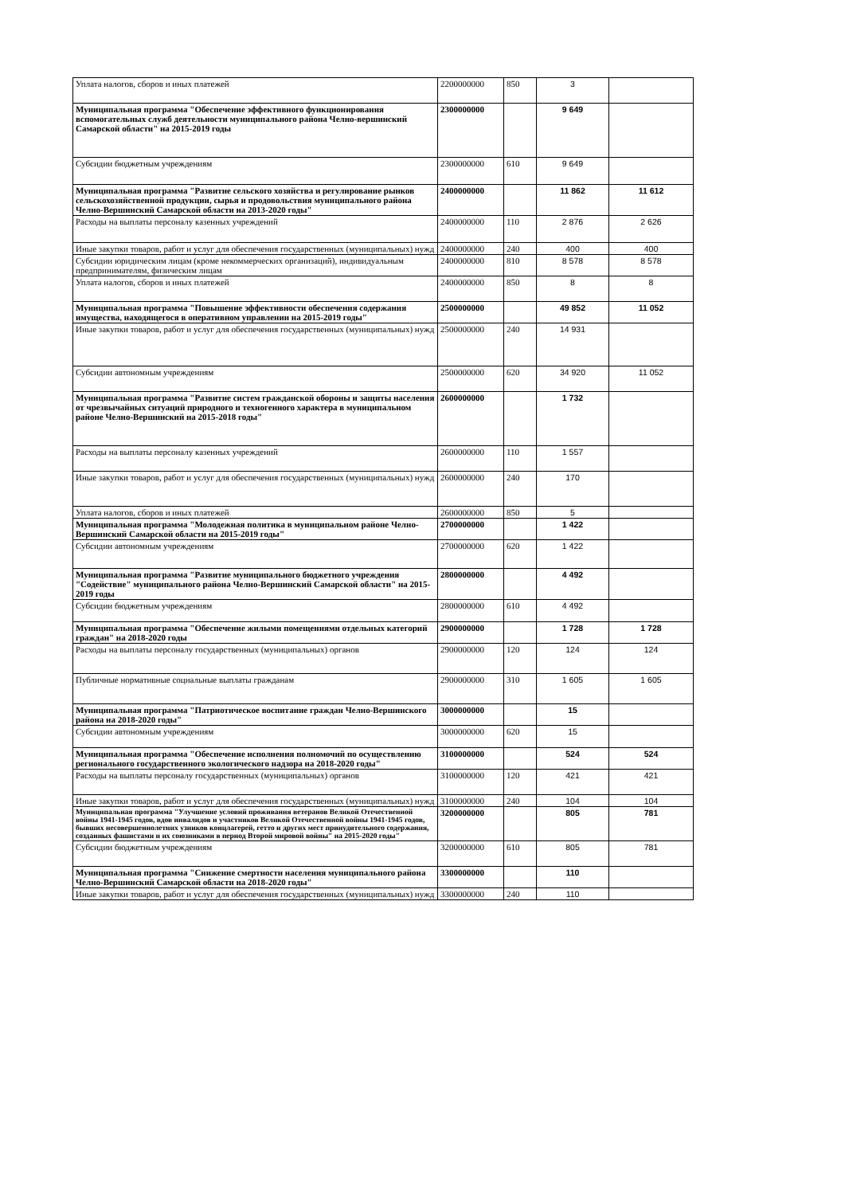| Уплата налогов, сборов и иных платежей | 2200000000 | 850 | 3 | |
| Муниципальная программа "Обеспечение эффективного функционирования вспомогательных служб деятельности муниципального района Челно-вершинский Самарской области" на 2015-2019 годы | 2300000000 | | 9 649 | |
| Субсидии бюджетным учреждениям | 2300000000 | 610 | 9 649 | |
| Муниципальная программа "Развитие сельского хозяйства и регулирование рынков сельскохозяйственной продукции, сырья и продовольствия муниципального района Челно-Вершинский Самарской области на 2013-2020 годы" | 2400000000 | | 11 862 | 11 612 |
| Расходы на выплаты персоналу казенных учреждений | 2400000000 | 110 | 2 876 | 2 626 |
| Иные закупки товаров, работ и услуг для обеспечения государственных (муниципальных) нужд | 2400000000 | 240 | 400 | 400 |
| Субсидии юридическим лицам (кроме некоммерческих организаций), индивидуальным предпринимателям, физическим лицам | 2400000000 | 810 | 8 578 | 8 578 |
| Уплата налогов, сборов и иных платежей | 2400000000 | 850 | 8 | 8 |
| Муниципальная программа "Повышение эффективности обеспечения содержания имущества, находящегося в оперативном управлении на 2015-2019 годы" | 2500000000 | | 49 852 | 11 052 |
| Иные закупки товаров, работ и услуг для обеспечения государственных (муниципальных) нужд | 2500000000 | 240 | 14 931 | |
| Субсидии автономным учреждениям | 2500000000 | 620 | 34 920 | 11 052 |
| Муниципальная программа "Развитие систем гражданской обороны и защиты населения от чрезвычайных ситуаций природного и техногенного характера в муниципальном районе Челно-Вершинский на 2015-2018 годы" | 2600000000 | | 1 732 | |
| Расходы на выплаты персоналу казенных учреждений | 2600000000 | 110 | 1 557 | |
| Иные закупки товаров, работ и услуг для обеспечения государственных (муниципальных) нужд | 2600000000 | 240 | 170 | |
| Уплата налогов, сборов и иных платежей | 2600000000 | 850 | 5 | |
| Муниципальная программа "Молодежная политика в муниципальном районе Челно-Вершинский Самарской области на 2015-2019 годы" | 2700000000 | | 1 422 | |
| Субсидии автономным учреждениям | 2700000000 | 620 | 1 422 | |
| Муниципальная программа "Развитие муниципального бюджетного учреждения "Содействие" муниципального района Челно-Вершинский Самарской области" на 2015-2019 годы | 2800000000 | | 4 492 | |
| Субсидии бюджетным учреждениям | 2800000000 | 610 | 4 492 | |
| Муниципальная программа "Обеспечение жилыми помещениями отдельных категорий граждан" на 2018-2020 годы | 2900000000 | | 1 728 | 1 728 |
| Расходы на выплаты персоналу государственных (муниципальных) органов | 2900000000 | 120 | 124 | 124 |
| Публичные нормативные социальные выплаты гражданам | 2900000000 | 310 | 1 605 | 1 605 |
| Муниципальная программа "Патриотическое воспитание граждан Челно-Вершинского района на 2018-2020 годы" | 3000000000 | | 15 | |
| Субсидии автономным учреждениям | 3000000000 | 620 | 15 | |
| Муниципальная программа "Обеспечение исполнения полномочий по осуществлению регионального государственного экологического надзора на 2018-2020 годы" | 3100000000 | | 524 | 524 |
| Расходы на выплаты персоналу государственных (муниципальных) органов | 3100000000 | 120 | 421 | 421 |
| Иные закупки товаров, работ и услуг для обеспечения государственных (муниципальных) нужд | 3100000000 | 240 | 104 | 104 |
| Муниципальная программа "Улучшение условий проживания ветеранов Великой Отечественной войны 1941-1945 годов, вдов инвалидов и участников Великой Отечественной войны 1941-1945 годов, бывших несовершеннолетних узников концлагерей, гетто и других мест принудительного содержания, созданных фашистами и их союзниками в период Второй мировой войны" на 2015-2020 годы" | 3200000000 | | 805 | 781 |
| Субсидии бюджетным учреждениям | 3200000000 | 610 | 805 | 781 |
| Муниципальная программа "Снижение смертности населения муниципального района Челно-Вершинский Самарской области на 2018-2020 годы" | 3300000000 | | 110 | |
| Иные закупки товаров, работ и услуг для обеспечения государственных (муниципальных) нужд | 3300000000 | 240 | 110 | |